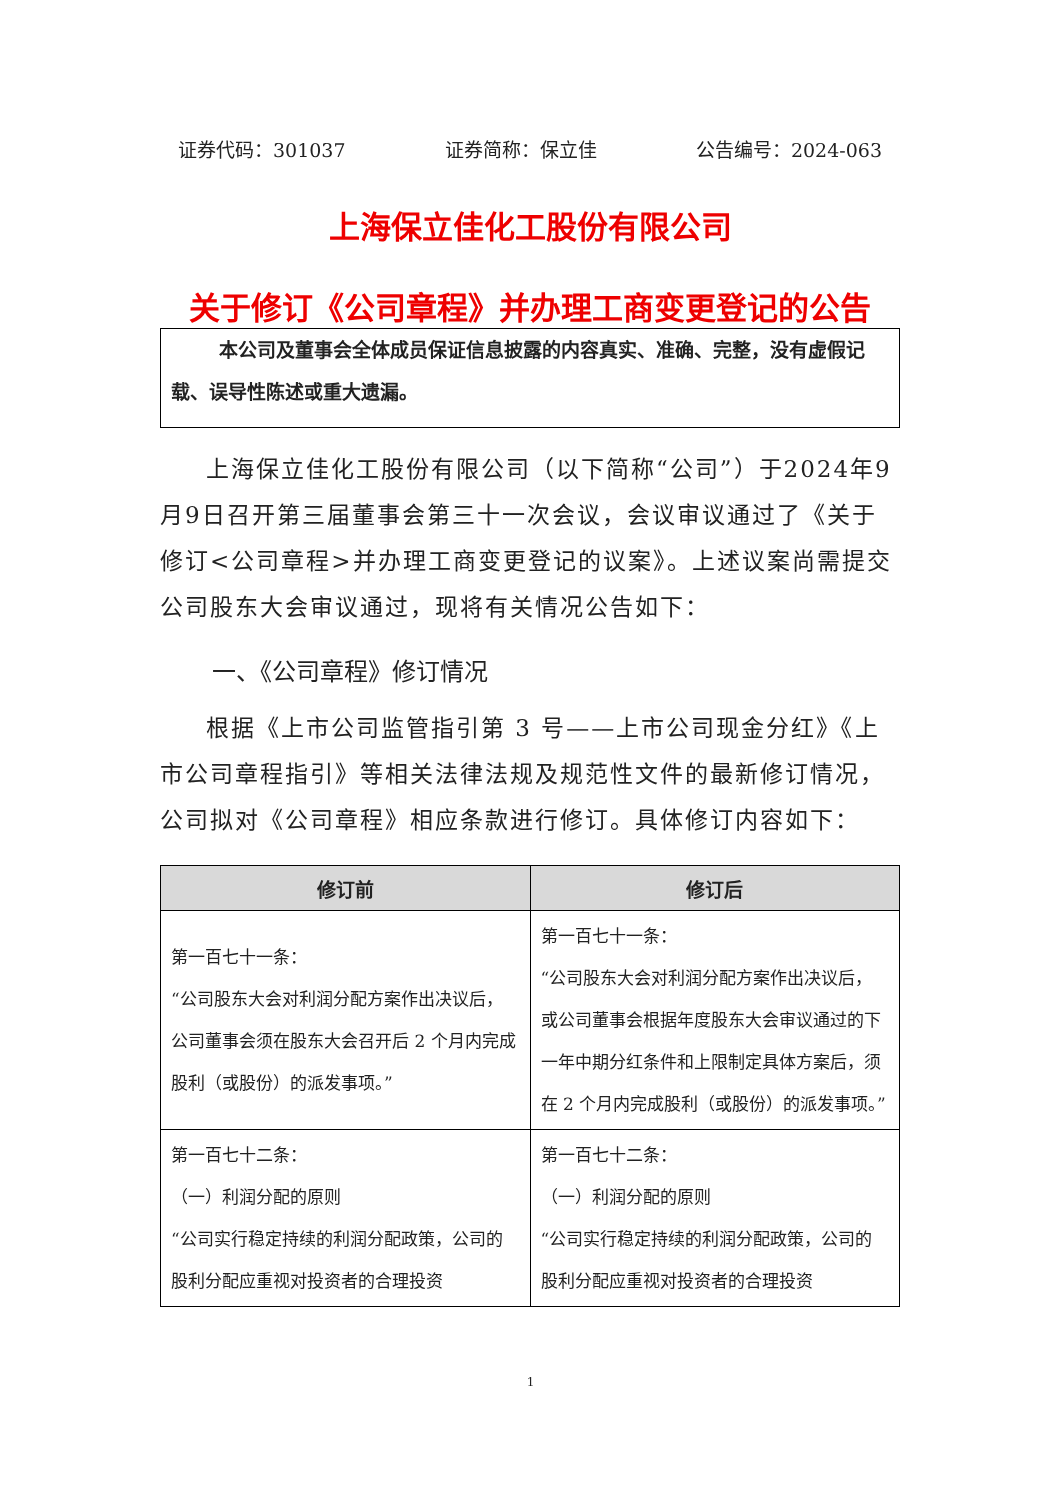证券代码：301037 证券简称：保立佳 公告编号：2024-063
上海保立佳化工股份有限公司
关于修订《公司章程》并办理工商变更登记的公告
本公司及董事会全体成员保证信息披露的内容真实、准确、完整，没有虚假记载、误导性陈述或重大遗漏。
上海保立佳化工股份有限公司（以下简称“公司”）于2024年9月9日召开第三届董事会第三十一次会议，会议审议通过了《关于修订<公司章程>并办理工商变更登记的议案》。上述议案尚需提交公司股东大会审议通过，现将有关情况公告如下：
一、《公司章程》修订情况
根据《上市公司监管指引第 3 号——上市公司现金分红》《上市公司章程指引》等相关法律法规及规范性文件的最新修订情况，公司拟对《公司章程》相应条款进行修订。具体修订内容如下：
| 修订前 | 修订后 |
| --- | --- |
| 第一百七十一条： “公司股东大会对利润分配方案作出决议后，公司董事会须在股东大会召开后 2 个月内完成股利（或股份）的派发事项。” | 第一百七十一条： “公司股东大会对利润分配方案作出决议后，或公司董事会根据年度股东大会审议通过的下一年中期分红条件和上限制定具体方案后，须在 2 个月内完成股利（或股份）的派发事项。” |
| 第一百七十二条： （一）利润分配的原则 “公司实行稳定持续的利润分配政策，公司的股利分配应重视对投资者的合理投资 | 第一百七十二条： （一）利润分配的原则 “公司实行稳定持续的利润分配政策，公司的股利分配应重视对投资者的合理投资 |
1